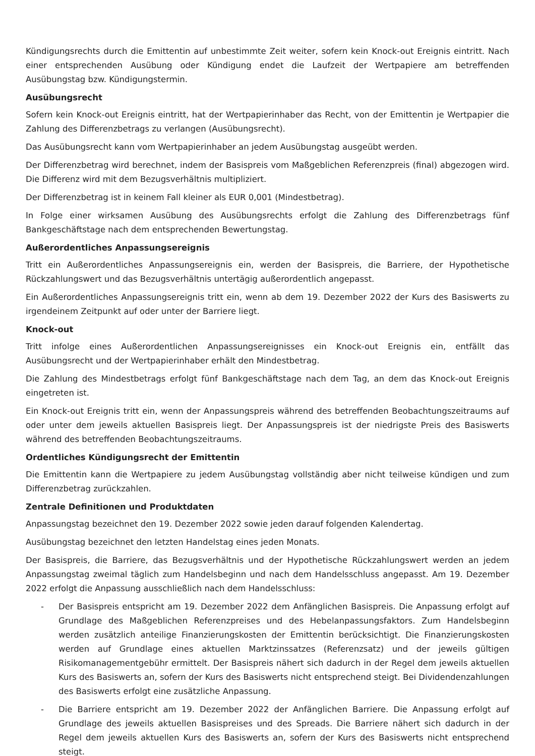Kündigungsrechts durch die Emittentin auf unbestimmte Zeit weiter, sofern kein Knock-out Ereignis eintritt. Nach einer entsprechenden Ausübung oder Kündigung endet die Laufzeit der Wertpapiere am betreffenden Ausübungstag bzw. Kündigungstermin.
Ausübungsrecht
Sofern kein Knock-out Ereignis eintritt, hat der Wertpapierinhaber das Recht, von der Emittentin je Wertpapier die Zahlung des Differenzbetrags zu verlangen (Ausübungsrecht).
Das Ausübungsrecht kann vom Wertpapierinhaber an jedem Ausübungstag ausgeübt werden.
Der Differenzbetrag wird berechnet, indem der Basispreis vom Maßgeblichen Referenzpreis (final) abgezogen wird. Die Differenz wird mit dem Bezugsverhältnis multipliziert.
Der Differenzbetrag ist in keinem Fall kleiner als EUR 0,001 (Mindestbetrag).
In Folge einer wirksamen Ausübung des Ausübungsrechts erfolgt die Zahlung des Differenzbetrags fünf Bankgeschäftstage nach dem entsprechenden Bewertungstag.
Außerordentliches Anpassungsereignis
Tritt ein Außerordentliches Anpassungsereignis ein, werden der Basispreis, die Barriere, der Hypothetische Rückzahlungswert und das Bezugsverhältnis untertägig außerordentlich angepasst.
Ein Außerordentliches Anpassungsereignis tritt ein, wenn ab dem 19. Dezember 2022 der Kurs des Basiswerts zu irgendeinem Zeitpunkt auf oder unter der Barriere liegt.
Knock-out
Tritt infolge eines Außerordentlichen Anpassungsereignisses ein Knock-out Ereignis ein, entfällt das Ausübungsrecht und der Wertpapierinhaber erhält den Mindestbetrag.
Die Zahlung des Mindestbetrags erfolgt fünf Bankgeschäftstage nach dem Tag, an dem das Knock-out Ereignis eingetreten ist.
Ein Knock-out Ereignis tritt ein, wenn der Anpassungspreis während des betreffenden Beobachtungszeitraums auf oder unter dem jeweils aktuellen Basispreis liegt. Der Anpassungspreis ist der niedrigste Preis des Basiswerts während des betreffenden Beobachtungszeitraums.
Ordentliches Kündigungsrecht der Emittentin
Die Emittentin kann die Wertpapiere zu jedem Ausübungstag vollständig aber nicht teilweise kündigen und zum Differenzbetrag zurückzahlen.
Zentrale Definitionen und Produktdaten
Anpassungstag bezeichnet den 19. Dezember 2022 sowie jeden darauf folgenden Kalendertag.
Ausübungstag bezeichnet den letzten Handelstag eines jeden Monats.
Der Basispreis, die Barriere, das Bezugsverhältnis und der Hypothetische Rückzahlungswert werden an jedem Anpassungstag zweimal täglich zum Handelsbeginn und nach dem Handelsschluss angepasst. Am 19. Dezember 2022 erfolgt die Anpassung ausschließlich nach dem Handelsschluss:
- Der Basispreis entspricht am 19. Dezember 2022 dem Anfänglichen Basispreis. Die Anpassung erfolgt auf Grundlage des Maßgeblichen Referenzpreises und des Hebelanpassungsfaktors. Zum Handelsbeginn werden zusätzlich anteilige Finanzierungskosten der Emittentin berücksichtigt. Die Finanzierungskosten werden auf Grundlage eines aktuellen Marktzinssatzes (Referenzsatz) und der jeweils gültigen Risikomanagementgebühr ermittelt. Der Basispreis nähert sich dadurch in der Regel dem jeweils aktuellen Kurs des Basiswerts an, sofern der Kurs des Basiswerts nicht entsprechend steigt. Bei Dividendenzahlungen des Basiswerts erfolgt eine zusätzliche Anpassung.
- Die Barriere entspricht am 19. Dezember 2022 der Anfänglichen Barriere. Die Anpassung erfolgt auf Grundlage des jeweils aktuellen Basispreises und des Spreads. Die Barriere nähert sich dadurch in der Regel dem jeweils aktuellen Kurs des Basiswerts an, sofern der Kurs des Basiswerts nicht entsprechend steigt.